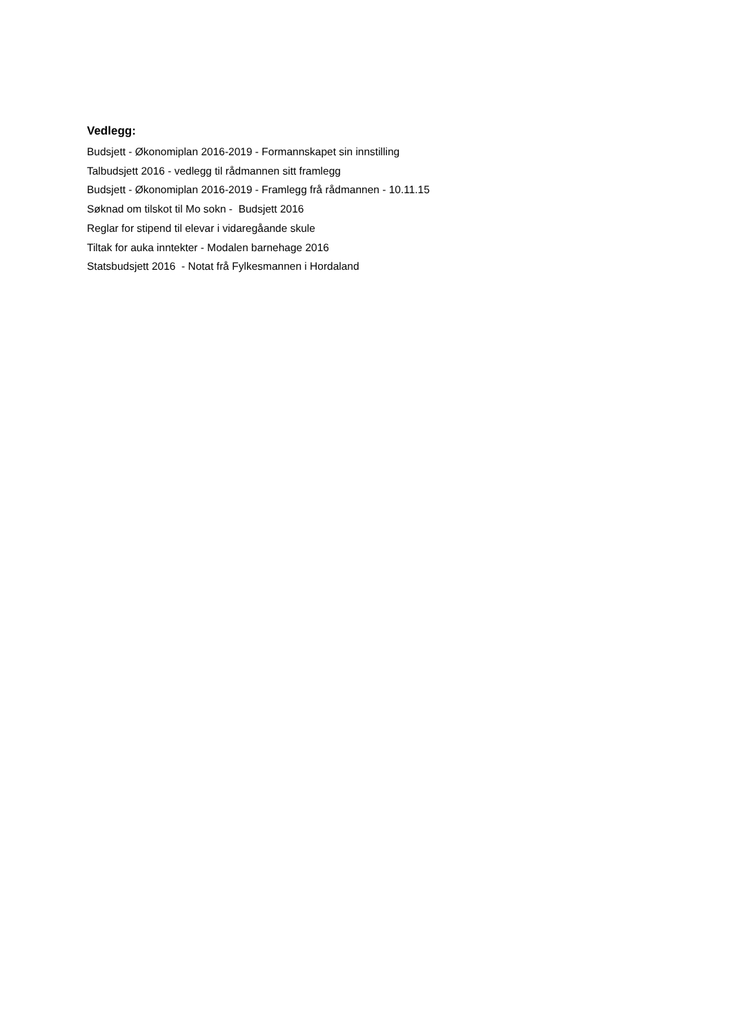Vedlegg:
Budsjett - Økonomiplan 2016-2019 - Formannskapet sin innstilling
Talbudsjett 2016 - vedlegg til rådmannen sitt framlegg
Budsjett - Økonomiplan 2016-2019 - Framlegg frå rådmannen - 10.11.15
Søknad om tilskot til Mo sokn - Budsjett 2016
Reglar for stipend til elevar i vidaregåande skule
Tiltak for auka inntekter - Modalen barnehage 2016
Statsbudsjett 2016 - Notat frå Fylkesmannen i Hordaland